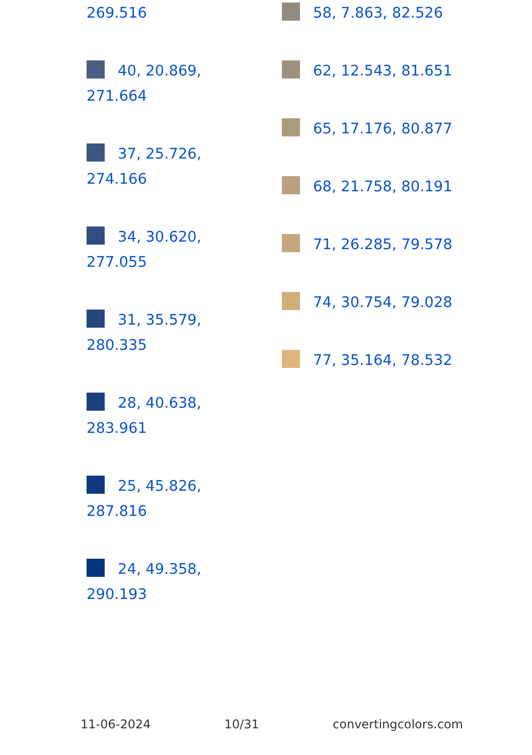269.516
40, 20.869, 271.664
37, 25.726, 274.166
34, 30.620, 277.055
31, 35.579, 280.335
28, 40.638, 283.961
25, 45.826, 287.816
24, 49.358, 290.193
58, 7.863, 82.526
62, 12.543, 81.651
65, 17.176, 80.877
68, 21.758, 80.191
71, 26.285, 79.578
74, 30.754, 79.028
77, 35.164, 78.532
11-06-2024 10/31 convertingcolors.com